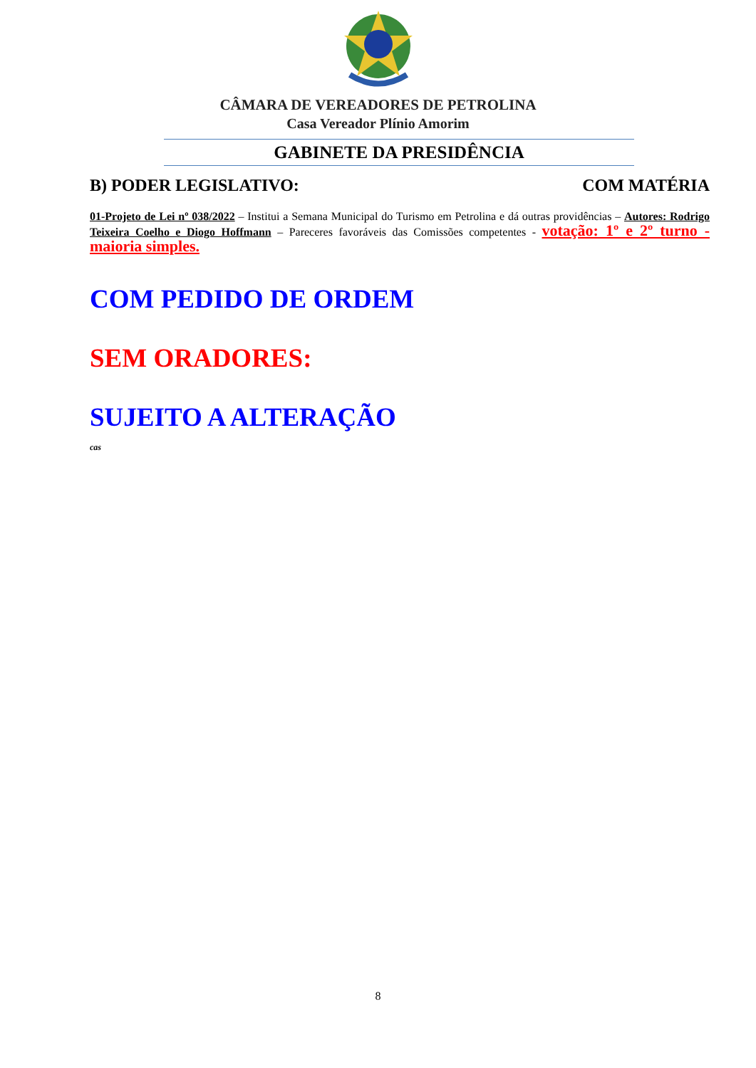CÂMARA DE VEREADORES DE PETROLINA
Casa Vereador Plínio Amorim
GABINETE DA PRESIDÊNCIA
B) PODER LEGISLATIVO: COM MATÉRIA
01-Projeto de Lei nº 038/2022 – Institui a Semana Municipal do Turismo em Petrolina e dá outras providências – Autores: Rodrigo Teixeira Coelho e Diogo Hoffmann – Pareceres favoráveis das Comissões competentes - votação: 1º e 2º turno - maioria simples.
COM PEDIDO DE ORDEM
SEM ORADORES:
SUJEITO A ALTERAÇÃO
cas
8